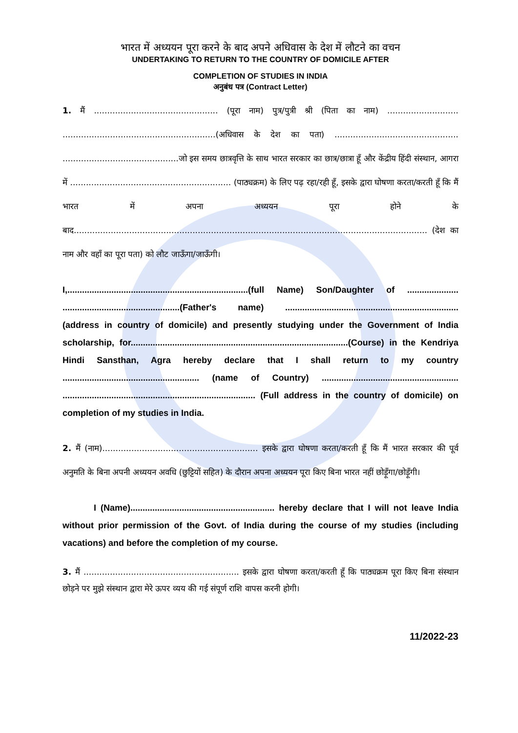भारत में अध्ययन पूरा करने के बाद अपने अधिवास के देश में लौटने का वचन
UNDERTAKING TO RETURN TO THE COUNTRY OF DOMICILE AFTER
COMPLETION OF STUDIES IN INDIA
अनुबंध पत्र (Contract Letter)
1. मैं ............................................... (पूरा नाम) पुत्र/पुत्री श्री (पिता का नाम) ........................... ..........................................................(अधिवास के देश का पता) ............................................... ............................................जो इस समय छात्रवृत्ति के साथ भारत सरकार का छात्र/छात्रा हूँ और केंद्रीय हिंदी संस्थान, आगरा में ............................................................. (पाठ्यक्रम) के लिए पढ़ रहा/रही हूँ, इसके द्वारा घोषणा करता/करती हूँ कि मैं भारत में अपना अध्ययन पूरा होने के बाद...................................................................................................................................... (देश का नाम और वहाँ का पूरा पता) को लौट जाऊँगा/जाऊँगी।
I,..........................................................................(full Name) Son/Daughter of ..................... ................................................(Father's name) ....................................................................... (address in country of domicile) and presently studying under the Government of India scholarship, for.........................................................................................(Course) in the Kendriya Hindi Sansthan, Agra hereby declare that I shall return to my country ........................................................ (name of Country) ........................................................ ............................................................................... (Full address in the country of domicile) on completion of my studies in India.
2. मैं (नाम)........................................................... इसके द्वारा घोषणा करता/करती हूँ कि मैं भारत सरकार की पूर्व अनुमति के बिना अपनी अध्ययन अवधि (छुट्टियों सहित) के दौरान अपना अध्ययन पूरा किए बिना भारत नहीं छोड़ूँगा/छोड़ूँगी।
I (Name)........................................................... hereby declare that I will not leave India without prior permission of the Govt. of India during the course of my studies (including vacations) and before the completion of my course.
3. मैं ........................................................... इसके द्वारा घोषणा करता/करती हूँ कि पाठ्यक्रम पूरा किए बिना संस्थान छोड़ने पर मुझे संस्थान द्वारा मेरे ऊपर व्यय की गई संपूर्ण राशि वापस करनी होगी।
11/2022-23